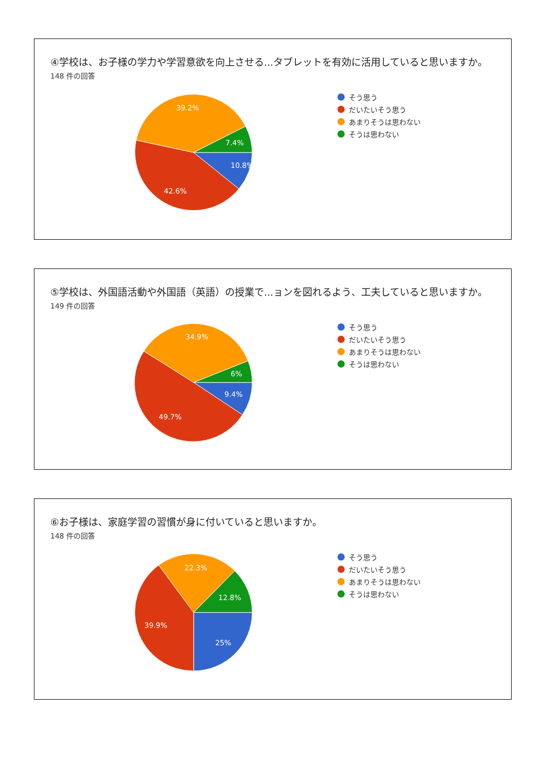④学校は、お子様の学力や学習意欲を向上させる...タブレットを有効に活用していると思いますか。
148 件の回答
10.8%
42.6%
39.2%
7.4%
そう思う
だいたいそう思う
あまりそうは思わない
そうは思わない
⑤学校は、外国語活動や外国語（英語）の授業で...ョンを図れるよう、工夫していると思いますか。
149 件の回答
9.4%
49.7%
34.9%
6%
そう思う
だいたいそう思う
あまりそうは思わない
そうは思わない
⑥お子様は、家庭学習の習慣が身に付いていると思いますか。
148 件の回答
25%
39.9%
22.3%
12.8%
そう思う
だいたいそう思う
あまりそうは思わない
そうは思わない